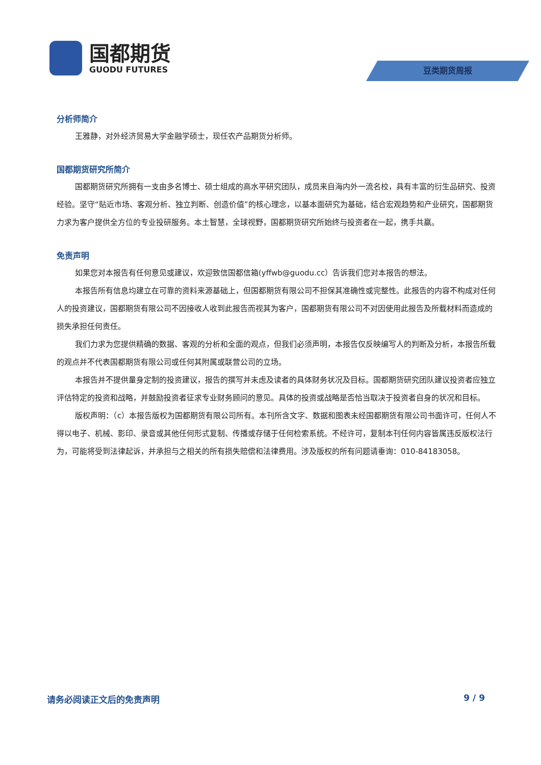国都期货
GUODU FUTURES
豆类期货周报
分析师简介
王雅静，对外经济贸易大学金融学硕士，现任农产品期货分析师。
国都期货研究所简介
国都期货研究所拥有一支由多名博士、硕士组成的高水平研究团队，成员来自海内外一流名校，具有丰富的衍生品研究、投资经验。坚守“贴近市场、客观分析、独立判断、创造价值”的核心理念，以基本面研究为基础，结合宏观趋势和产业研究，国都期货力求为客户提供全方位的专业投研服务。本土智慧，全球视野，国都期货研究所始终与投资者在一起，携手共赢。
免责声明
如果您对本报告有任何意见或建议，欢迎致信国都信箱(yffwb@guodu.cc）告诉我们您对本报告的想法。
本报告所有信息均建立在可靠的资料来源基础上，但国都期货有限公司不担保其准确性或完整性。此报告的内容不构成对任何人的投资建议，国都期货有限公司不因接收人收到此报告而视其为客户，国都期货有限公司不对因使用此报告及所载材料而造成的损失承担任何责任。
我们力求为您提供精确的数据、客观的分析和全面的观点，但我们必须声明，本报告仅反映编写人的判断及分析，本报告所载的观点并不代表国都期货有限公司或任何其附属或联营公司的立场。
本报告并不提供量身定制的投资建议，报告的撰写并未虑及读者的具体财务状况及目标。国都期货研究团队建议投资者应独立评估特定的投资和战略，并鼓励投资者征求专业财务顾问的意见。具体的投资或战略是否恰当取决于投资者自身的状况和目标。
版权声明：（c）本报告版权为国都期货有限公司所有。本刊所含文字、数据和图表未经国都期货有限公司书面许可，任何人不得以电子、机械、影印、录音或其他任何形式复制、传播或存储于任何检索系统。不经许可，复制本刊任何内容皆属违反版权法行为，可能将受到法律起诉，并承担与之相关的所有损失赔偿和法律费用。涉及版权的所有问题请垂询：010-84183058。
请务必阅读正文后的免责声明 9 / 9